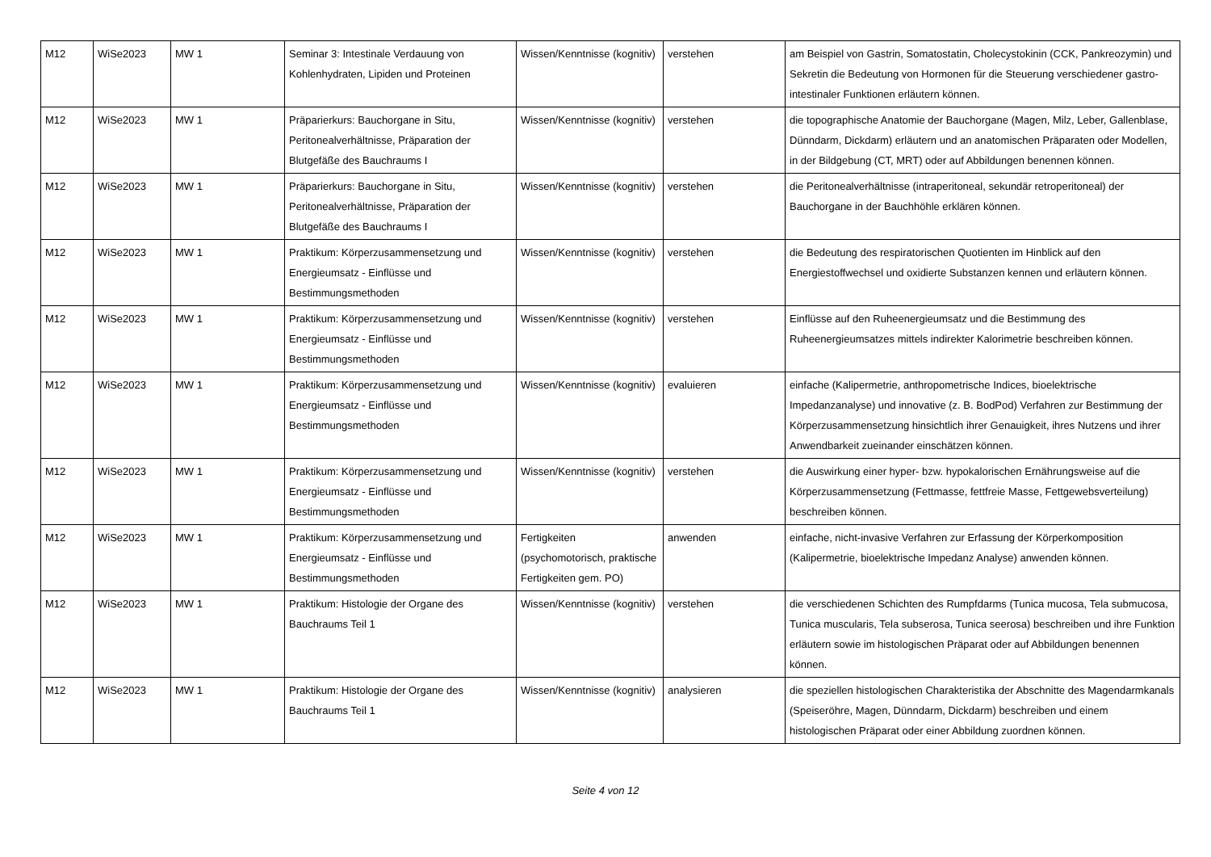| M12 | WiSe2023 | MW 1 | Seminar 3: Intestinale Verdauung von Kohlenhydraten, Lipiden und Proteinen | Wissen/Kenntnisse (kognitiv) | verstehen | am Beispiel von Gastrin, Somatostatin, Cholecystokinin (CCK, Pankreozymin) und Sekretin die Bedeutung von Hormonen für die Steuerung verschiedener gastro-intestinaler Funktionen erläutern können. |
| M12 | WiSe2023 | MW 1 | Präparierkurs: Bauchorgane in Situ, Peritonealverhältnisse, Präparation der Blutgefäße des Bauchraums I | Wissen/Kenntnisse (kognitiv) | verstehen | die topographische Anatomie der Bauchorgane (Magen, Milz, Leber, Gallenblase, Dünndarm, Dickdarm) erläutern und an anatomischen Präparaten oder Modellen, in der Bildgebung (CT, MRT) oder auf Abbildungen benennen können. |
| M12 | WiSe2023 | MW 1 | Präparierkurs: Bauchorgane in Situ, Peritonealverhältnisse, Präparation der Blutgefäße des Bauchraums I | Wissen/Kenntnisse (kognitiv) | verstehen | die Peritonealverhältnisse (intraperitoneal, sekundär retroperitoneal) der Bauchorgane in der Bauchhöhle erklären können. |
| M12 | WiSe2023 | MW 1 | Praktikum: Körperzusammensetzung und Energieumsatz - Einflüsse und Bestimmungsmethoden | Wissen/Kenntnisse (kognitiv) | verstehen | die Bedeutung des respiratorischen Quotienten im Hinblick auf den Energiestoffwechsel und oxidierte Substanzen kennen und erläutern können. |
| M12 | WiSe2023 | MW 1 | Praktikum: Körperzusammensetzung und Energieumsatz - Einflüsse und Bestimmungsmethoden | Wissen/Kenntnisse (kognitiv) | verstehen | Einflüsse auf den Ruheenergieumsatz und die Bestimmung des Ruheenergieumsatzes mittels indirekter Kalorimetrie beschreiben können. |
| M12 | WiSe2023 | MW 1 | Praktikum: Körperzusammensetzung und Energieumsatz - Einflüsse und Bestimmungsmethoden | Wissen/Kenntnisse (kognitiv) | evaluieren | einfache (Kalipermetrie, anthropometrische Indices, bioelektrische Impedanzanalyse) und innovative (z. B. BodPod) Verfahren zur Bestimmung der Körperzusammensetzung hinsichtlich ihrer Genauigkeit, ihres Nutzens und ihrer Anwendbarkeit zueinander einschätzen können. |
| M12 | WiSe2023 | MW 1 | Praktikum: Körperzusammensetzung und Energieumsatz - Einflüsse und Bestimmungsmethoden | Wissen/Kenntnisse (kognitiv) | verstehen | die Auswirkung einer hyper- bzw. hypokalorischen Ernährungsweise auf die Körperzusammensetzung (Fettmasse, fettfreie Masse, Fettgewebsverteilung) beschreiben können. |
| M12 | WiSe2023 | MW 1 | Praktikum: Körperzusammensetzung und Energieumsatz - Einflüsse und Bestimmungsmethoden | Fertigkeiten (psychomotorisch, praktische Fertigkeiten gem. PO) | anwenden | einfache, nicht-invasive Verfahren zur Erfassung der Körperkomposition (Kalipermetrie, bioelektrische Impedanz Analyse) anwenden können. |
| M12 | WiSe2023 | MW 1 | Praktikum: Histologie der Organe des Bauchraums Teil 1 | Wissen/Kenntnisse (kognitiv) | verstehen | die verschiedenen Schichten des Rumpfdarms (Tunica mucosa, Tela submucosa, Tunica muscularis, Tela subserosa, Tunica seerosa) beschreiben und ihre Funktion erläutern sowie im histologischen Präparat oder auf Abbildungen benennen können. |
| M12 | WiSe2023 | MW 1 | Praktikum: Histologie der Organe des Bauchraums Teil 1 | Wissen/Kenntnisse (kognitiv) | analysieren | die speziellen histologischen Charakteristika der Abschnitte des Magendarmkanals (Speiseröhre, Magen, Dünndarm, Dickdarm) beschreiben und einem histologischen Präparat oder einer Abbildung zuordnen können. |
Seite 4 von 12